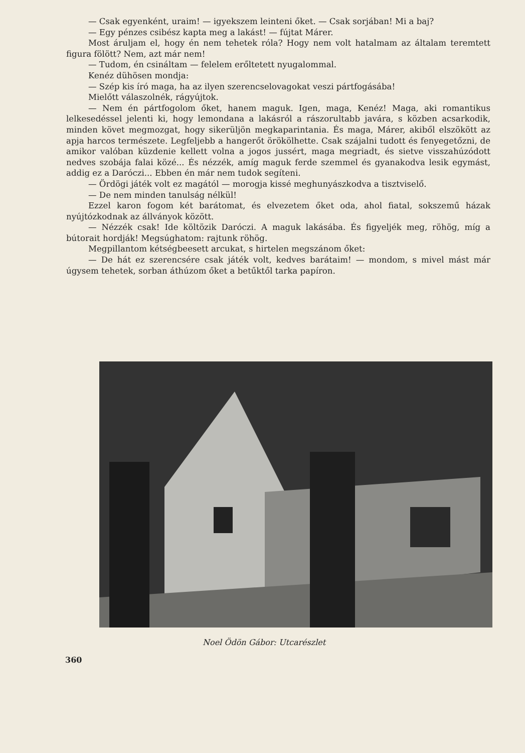— Csak egyenként, uraim! — igyekszem leinteni őket. — Csak sorjában! Mi a baj?
— Egy pénzes csibész kapta meg a lakást! — fújtat Márer.
Most áruljam el, hogy én nem tehetek róla? Hogy nem volt hatalmam az általam teremtett figura fölött? Nem, azt már nem!
— Tudom, én csináltam — felelem erőltetett nyugalommal.
Kenéz dühösen mondja:
— Szép kis író maga, ha az ilyen szerencselovagokat veszi pártfogásába!
Mielőtt válaszolnék, rágyújtok.
— Nem én pártfogolom őket, hanem maguk. Igen, maga, Kenéz! Maga, aki romantikus lelkesedéssel jelenti ki, hogy lemondana a lakásról a rászorultabb javára, s közben acsarkodik, minden követ megmozgat, hogy sikerüljön megkaparintania. És maga, Márer, akiből elszökött az apja harcos természete. Legfeljebb a hangerőt örökölhette. Csak szájalni tudott és fenyegetőzni, de amikor valóban küzdenie kellett volna a jogos jussért, maga megriadt, és sietve visszahúzódott nedves szobája falai közé... És nézzék, amíg maguk ferde szemmel és gyanakodva lesik egymást, addig ez a Daróczi... Ebben én már nem tudok segíteni.
— Ördögi játék volt ez magától — morogja kissé meghunyászkodva a tisztviselő.
— De nem minden tanulság nélkül!
Ezzel karon fogom két barátomat, és elvezetem őket oda, ahol fiatal, sokszemű házak nyújtózkodnak az állványok között.
— Nézzék csak! Ide költözik Daróczi. A maguk lakásába. És figyeljék meg, röhög, míg a bútorait hordják! Megsúghatom: rajtunk röhög.
Megpillantom kétségbeesett arcukat, s hirtelen megszánom őket:
— De hát ez szerencsére csak játék volt, kedves barátaim! — mondom, s mivel mást már úgysem tehetek, sorban áthúzom őket a betűktől tarka papíron.
Noel Ödön Gábor: Utcarészlet
360